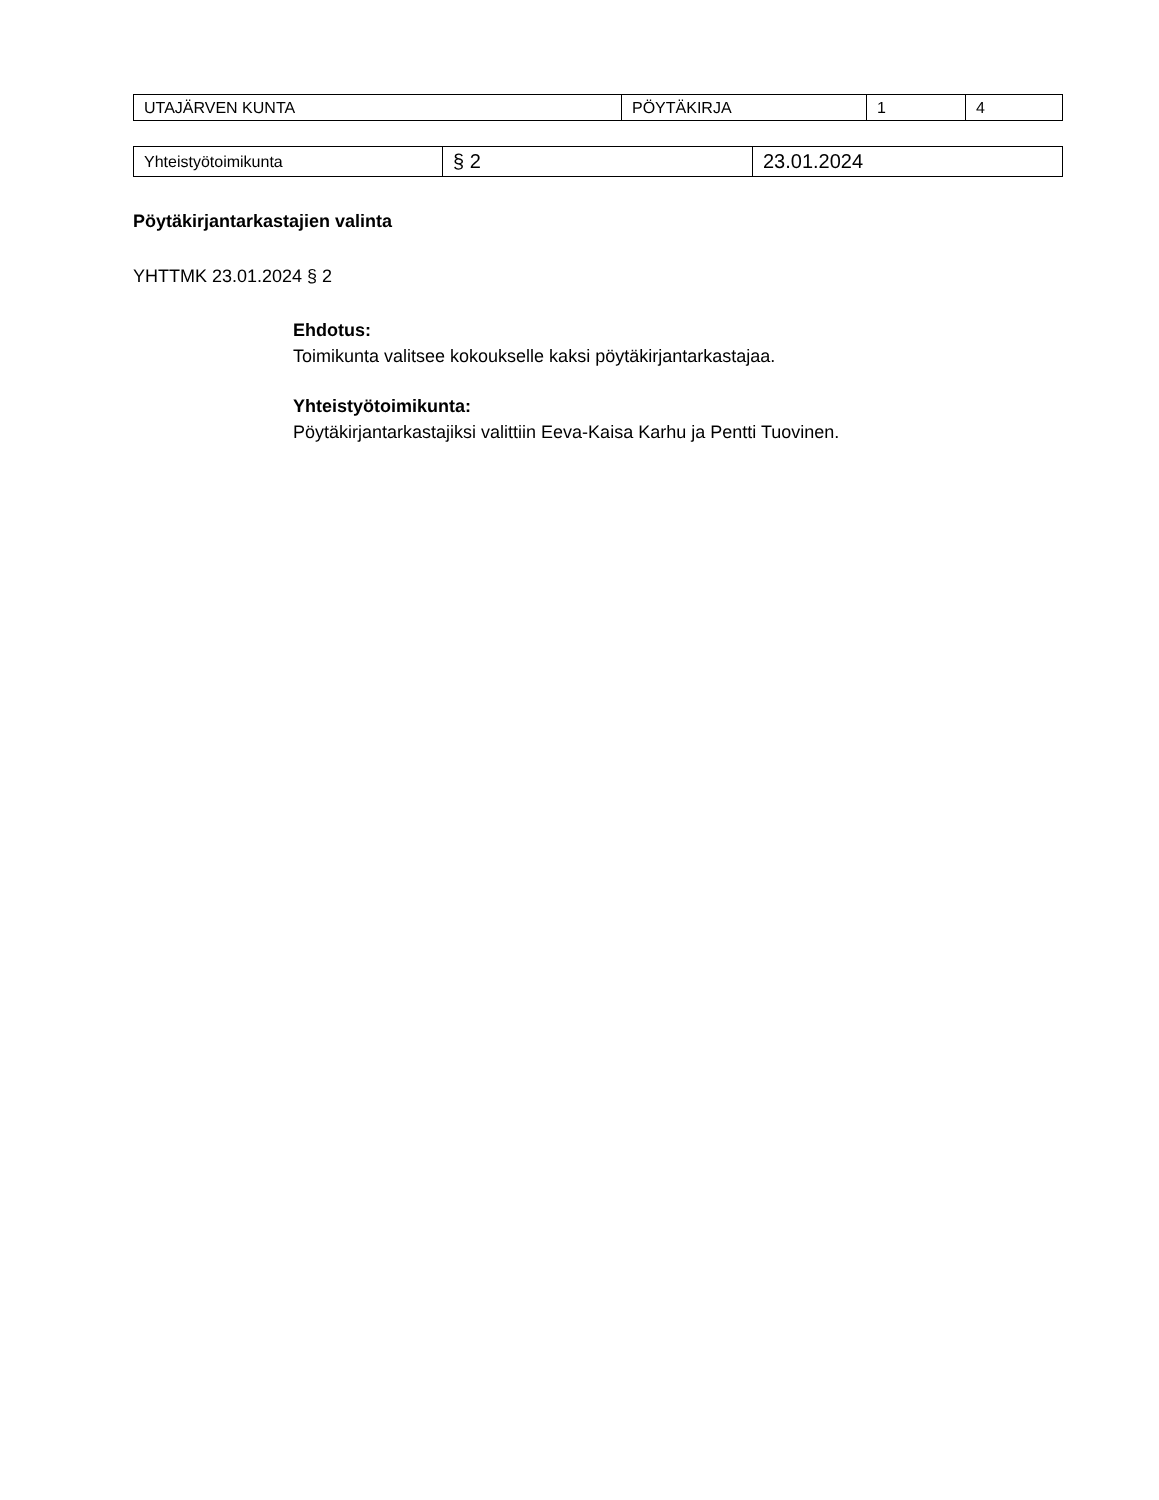| UTAJÄRVEN KUNTA | PÖYTÄKIRJA | 1 | 4 |
| Yhteistyötoimikunta | § 2 | 23.01.2024 |
Pöytäkirjantarkastajien valinta
YHTTMK 23.01.2024 § 2
Ehdotus:
Toimikunta valitsee kokoukselle kaksi pöytäkirjantarkastajaa.
Yhteistyötoimikunta:
Pöytäkirjantarkastajiksi valittiin Eeva-Kaisa Karhu ja Pentti Tuovinen.